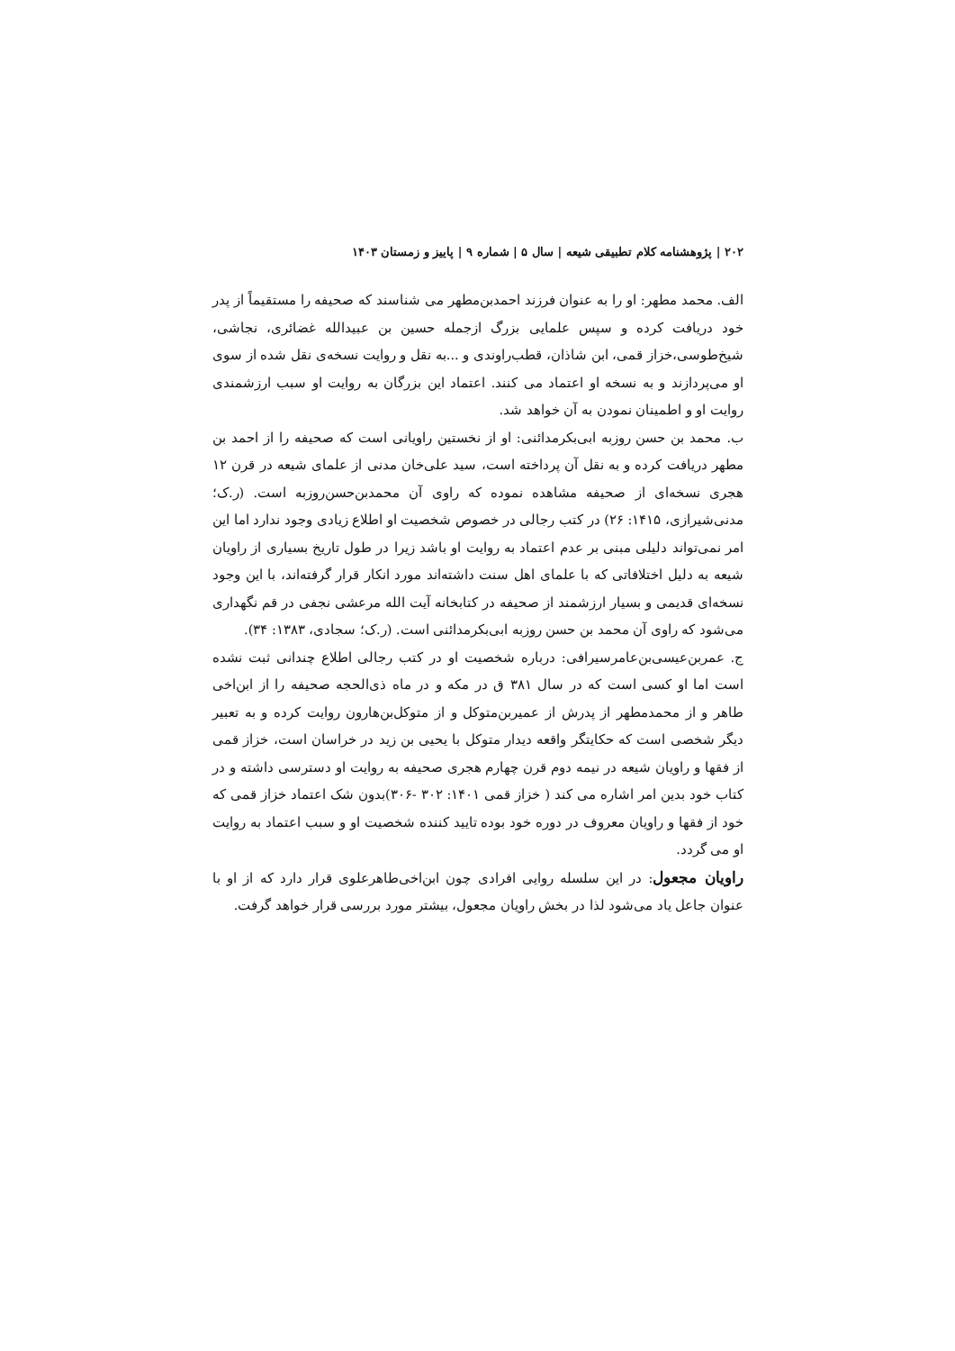۲۰۲ | پژوهشنامه کلام تطبیقی شیعه | سال ۵ | شماره ۹ | پاییز و زمستان ۱۴۰۳
الف. محمد مطهر: او را به عنوان فرزند احمدبن‌مطهر می شناسند که صحیفه را مستقیماً از پدر خود دریافت کرده و سپس علمایی بزرگ ازجمله حسین بن عبیدالله غضائری، نجاشی، شیخ‌طوسی،خزاز قمی، ابن شاذان، قطب‌راوندی و ...به نقل و روایت نسخه‌ی نقل شده از سوی او می‌پردازند و به نسخه او اعتماد می کنند. اعتماد این بزرگان به روایت او سبب ارزشمندی روایت او و اطمینان نمودن به آن خواهد شد.
ب. محمد بن حسن روزبه ابی‌بکرمدائنی: او از نخستین راویانی است که صحیفه را از احمد بن مطهر دریافت کرده و به نقل آن پرداخته است، سید علی‌خان مدنی از علمای شیعه در قرن ۱۲ هجری نسخه‌ای از صحیفه مشاهده نموده که راوی آن محمدبن‌حسن‌روزبه است. (ر.ک؛ مدنی‌شیرازی، ۱۴۱۵: ۲۶) در کتب رجالی در خصوص شخصیت او اطلاع زیادی وجود ندارد اما این امر نمی‌تواند دلیلی مبنی بر عدم اعتماد به روایت او باشد زیرا در طول تاریخ بسیاری از راویان شیعه به دلیل اختلافاتی که با علمای اهل سنت داشته‌اند مورد انکار قرار گرفته‌اند، با این وجود نسخه‌ای قدیمی و بسیار ارزشمند از صحیفه در کتابخانه آیت الله مرعشی نجفی در قم نگهداری می‌شود که راوی آن محمد بن حسن روزبه ابی‌بکرمدائنی است. (ر.ک؛ سجادی، ۱۳۸۳: ۳۴).
ج. عمربن‌عیسی‌بن‌عامرسیرافی: درباره شخصیت او در کتب رجالی اطلاع چندانی ثبت نشده است اما او کسی است که در سال ۳۸۱ ق در مکه و در ماه ذی‌الحجه صحیفه را از ابن‌اخی طاهر و از محمدمطهر از پدرش از عمیربن‌متوکل و از متوکل‌بن‌هارون روایت کرده و به تعبیر دیگر شخصی است که حکایتگر واقعه دیدار متوکل با یحیی بن زید در خراسان است، خزاز قمی از فقها و راویان شیعه در نیمه دوم قرن چهارم هجری صحیفه به روایت او دسترسی داشته و در کتاب خود بدین امر اشاره می کند ( خزاز قمی ۱۴۰۱: ۳۰۲ -۳۰۶)بدون شک اعتماد خزاز قمی که خود از فقها و راویان معروف در دوره خود بوده تایید کننده شخصیت او و سبب اعتماد به روایت او می گردد.
راویان مجعول: در این سلسله روایی افرادی چون ابن‌اخی‌طاهرعلوی قرار دارد که از او با عنوان جاعل یاد می‌شود لذا در بخش راویان مجعول، بیشتر مورد بررسی قرار خواهد گرفت.